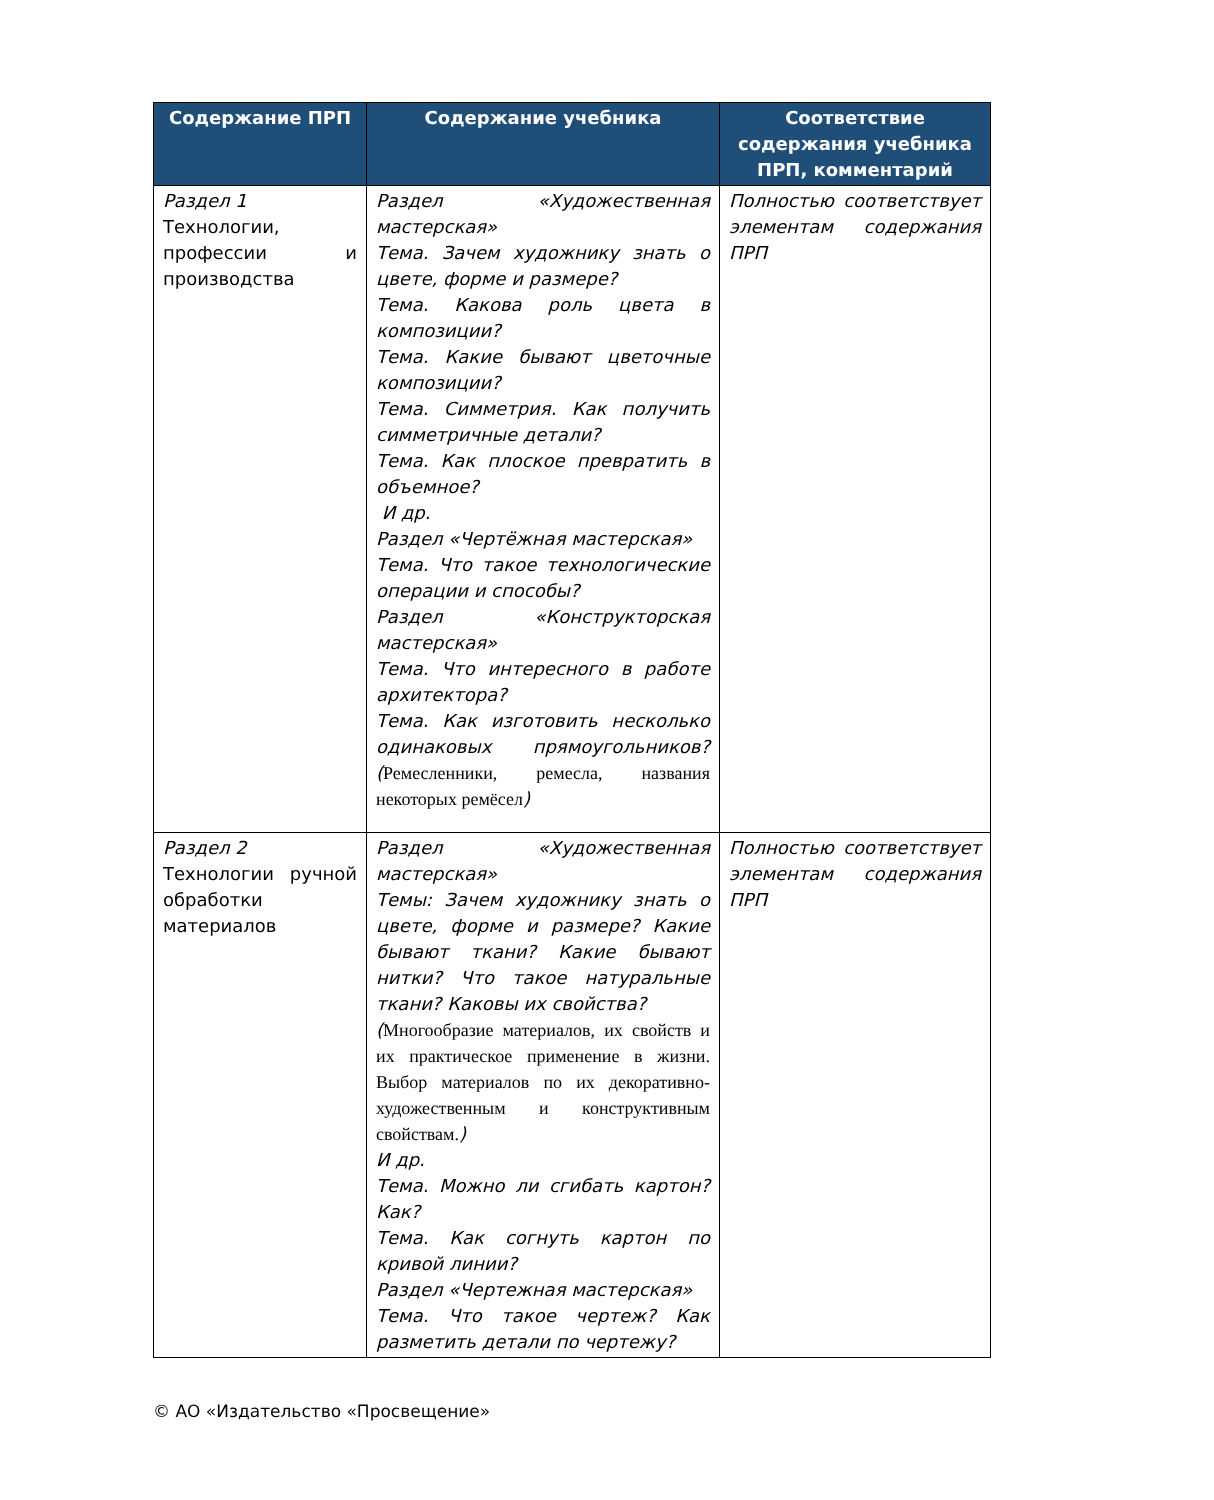| Содержание ПРП | Содержание учебника | Соответствие содержания учебника ПРП, комментарий |
| --- | --- | --- |
| Раздел 1 Технологии, профессии и производства | Раздел «Художественная мастерская» Тема. Зачем художнику знать о цвете, форме и размере? Тема. Какова роль цвета в композиции? Тема. Какие бывают цветочные композиции? Тема. Симметрия. Как получить симметричные детали? Тема. Как плоское превратить в объемное? И др. Раздел «Чертёжная мастерская» Тема. Что такое технологические операции и способы? Раздел «Конструкторская мастерская» Тема. Что интересного в работе архитектора? Тема. Как изготовить несколько одинаковых прямоугольников? ( Ремесленники, ремесла, названия некоторых ремёсел ) | Полностью соответствует элементам содержания ПРП |
| Раздел 2 Технологии ручной обработки материалов | Раздел «Художественная мастерская» Темы: Зачем художнику знать о цвете, форме и размере? Какие бывают ткани? Какие бывают нитки? Что такое натуральные ткани? Каковы их свойства? ( Многообразие материалов, их свойств и их практическое применение в жизни. Выбор материалов по их декоративно-художественным и конструктивным свойствам. ) И др. Тема. Можно ли сгибать картон? Как? Тема. Как согнуть картон по кривой линии? Раздел «Чертежная мастерская» Тема. Что такое чертеж? Как разметить детали по чертежу? | Полностью соответствует элементам содержания ПРП |
© АО «Издательство «Просвещение»